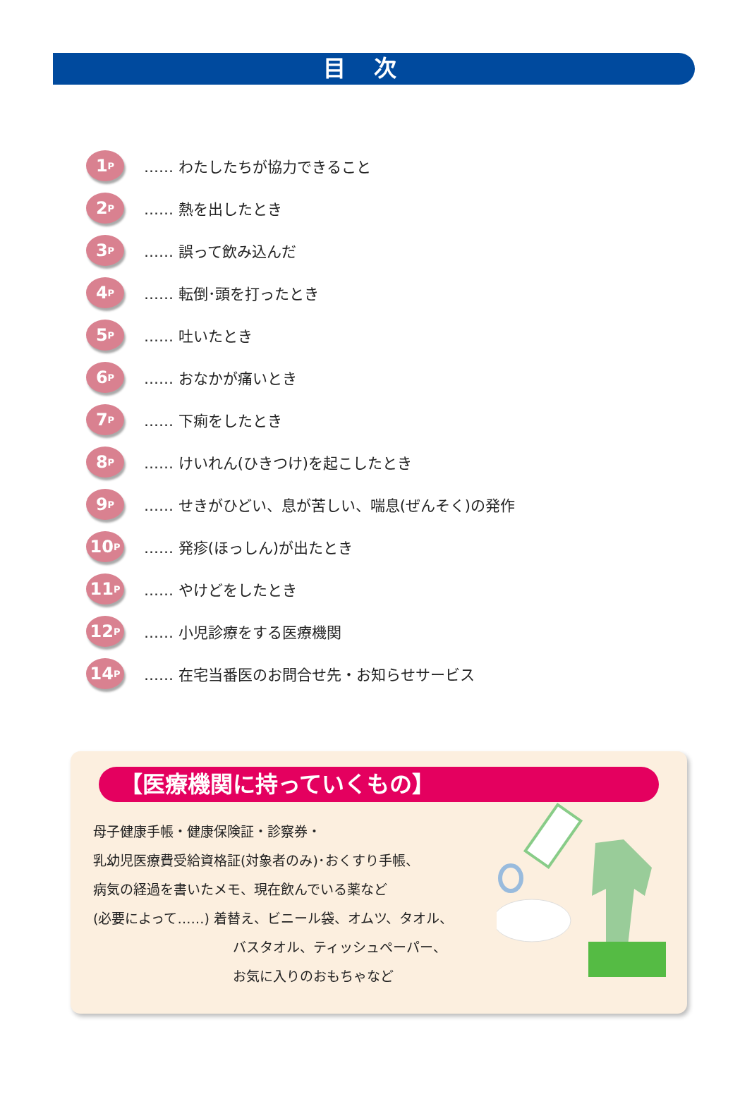目次
1 P
…… わたしたちが協力できること
2 P
…… 熱を出したとき
3 P
…… 誤って飲み込んだ
4 P
…… 転倒･頭を打ったとき
5 P
…… 吐いたとき
6 P
…… おなかが痛いとき
7 P
…… 下痢をしたとき
8 P
…… けいれん(ひきつけ)を起こしたとき
9 P
…… せきがひどい、息が苦しい、喘息(ぜんそく)の発作
10 P
…… 発疹(ほっしん)が出たとき
11 P
…… やけどをしたとき
12 P
…… 小児診療をする医療機関
14 P
…… 在宅当番医のお問合せ先・お知らせサービス
【医療機関に持っていくもの】
母子健康手帳・健康保険証・診察券・
乳幼児医療費受給資格証(対象者のみ)･おくすり手帳、
病気の経過を書いたメモ、現在飲んでいる薬など
(必要によって……) 着替え、ビニール袋、オムツ、タオル、
バスタオル、ティッシュペーパー、
お気に入りのおもちゃなど